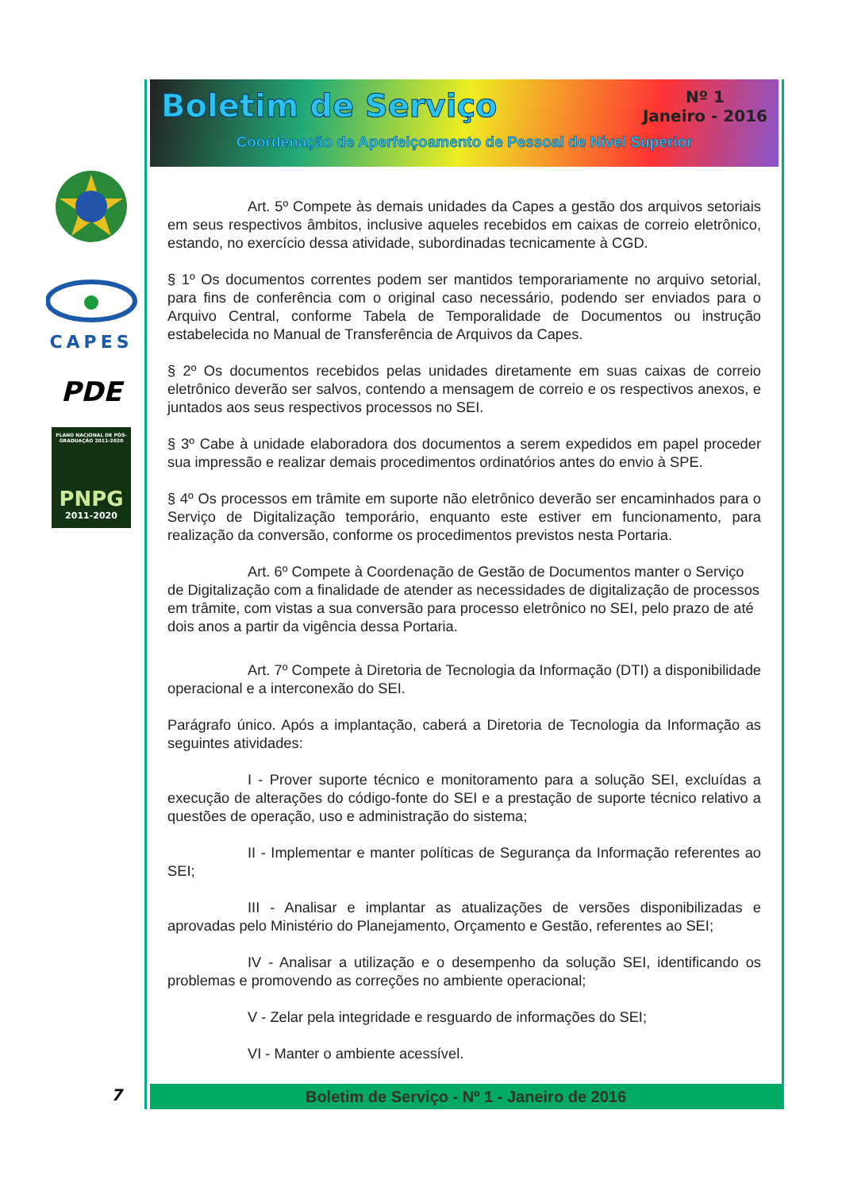CAPES
PDE
PLANO NACIONAL DE PÓS-GRADUAÇÃO 2011-2020
PNPG
2011-2020
Boletim de Serviço
Nº 1
Janeiro - 2016
Coordenação de Aperfeiçoamento de Pessoal de Nível Superior
Art. 5º Compete às demais unidades da Capes a gestão dos arquivos setoriais em seus respectivos âmbitos, inclusive aqueles recebidos em caixas de correio eletrônico, estando, no exercício dessa atividade, subordinadas tecnicamente à CGD.
§ 1º Os documentos correntes podem ser mantidos temporariamente no arquivo setorial, para fins de conferência com o original caso necessário, podendo ser enviados para o Arquivo Central, conforme Tabela de Temporalidade de Documentos ou instrução estabelecida no Manual de Transferência de Arquivos da Capes.
§ 2º Os documentos recebidos pelas unidades diretamente em suas caixas de correio eletrônico deverão ser salvos, contendo a mensagem de correio e os respectivos anexos, e juntados aos seus respectivos processos no SEI.
§ 3º Cabe à unidade elaboradora dos documentos a serem expedidos em papel proceder sua impressão e realizar demais procedimentos ordinatórios antes do envio à SPE.
§ 4º Os processos em trâmite em suporte não eletrônico deverão ser encaminhados para o Serviço de Digitalização temporário, enquanto este estiver em funcionamento, para realização da conversão, conforme os procedimentos previstos nesta Portaria.
Art. 6º Compete à Coordenação de Gestão de Documentos manter o Serviço de Digitalização com a finalidade de atender as necessidades de digitalização de processos em trâmite, com vistas a sua conversão para processo eletrônico no SEI, pelo prazo de até dois anos a partir da vigência dessa Portaria.
Art. 7º Compete à Diretoria de Tecnologia da Informação (DTI) a disponibilidade operacional e a interconexão do SEI.
Parágrafo único. Após a implantação, caberá a Diretoria de Tecnologia da Informação as seguintes atividades:
I - Prover suporte técnico e monitoramento para a solução SEI, excluídas a execução de alterações do código-fonte do SEI e a prestação de suporte técnico relativo a questões de operação, uso e administração do sistema;
II - Implementar e manter políticas de Segurança da Informação referentes ao SEI;
III - Analisar e implantar as atualizações de versões disponibilizadas e aprovadas pelo Ministério do Planejamento, Orçamento e Gestão, referentes ao SEI;
IV - Analisar a utilização e o desempenho da solução SEI, identificando os problemas e promovendo as correções no ambiente operacional;
V - Zelar pela integridade e resguardo de informações do SEI;
VI - Manter o ambiente acessível.
Boletim de Serviço - Nº 1 - Janeiro de 2016
7